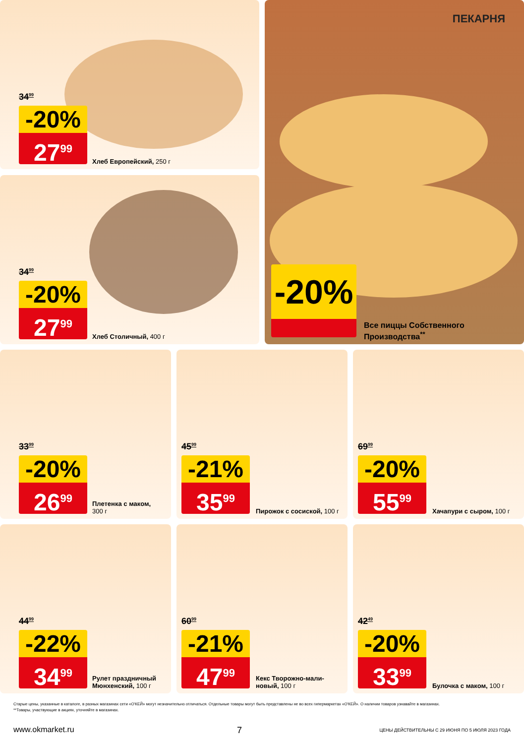34<sup>99</sup>
-20%
27<sup>99</sup>
Хлеб Европейский, 250 г
34<sup>99</sup>
-20%
27<sup>99</sup>
Хлеб Столичный, 400 г
ПЕКАРНЯ
-20%
Все пиццы Собственного
Производства<sup>**</sup>
33<sup>99</sup>
-20%
26<sup>99</sup>
Плетенка с маком,
300 г
45<sup>99</sup>
-21%
35<sup>99</sup>
Пирожок с сосиской, 100 г
69<sup>99</sup>
-20%
55<sup>99</sup>
Хачапури с сыром, 100 г
44<sup>99</sup>
-22%
34<sup>99</sup>
Рулет праздничный
Мюнхенский, 100 г
60<sup>99</sup>
-21%
47<sup>99</sup>
Кекс Творожно-мали-
новый, 100 г
42<sup>49</sup>
-20%
33<sup>99</sup>
Булочка с маком, 100 г
Старые цены, указанные в каталоге, в разных магазинах сети «О'КЕЙ» могут незначительно отличаться. Отдельные товары могут быть представлены не во всех гипермаркетах «О'КЕЙ». О наличии товаров узнавайте в магазинах.
**Товары, участвующие в акциях, уточняйте в магазинах.
www.okmarket.ru 7
ЦЕНЫ ДЕЙСТВИТЕЛЬНЫ С 29 ИЮНЯ ПО 5 ИЮЛЯ 2023 ГОДА